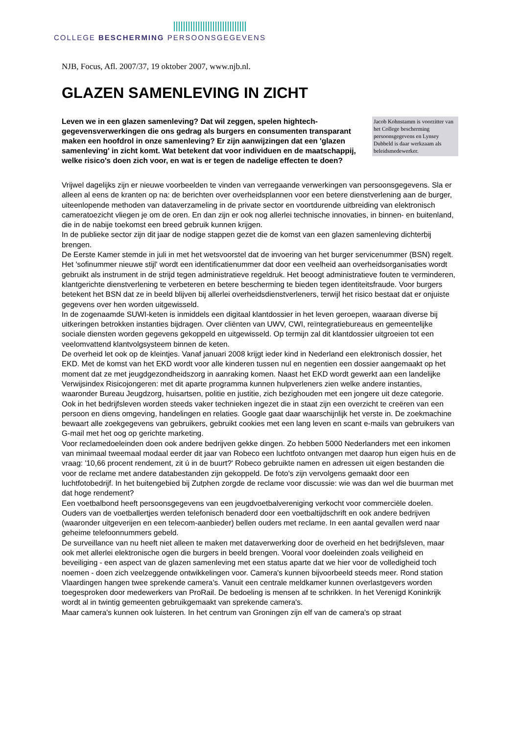COLLEGE BESCHERMING PERSOONSGEGEVENS
NJB, Focus, Afl. 2007/37, 19 oktober 2007, www.njb.nl.
GLAZEN SAMENLEVING IN ZICHT
Leven we in een glazen samenleving? Dat wil zeggen, spelen hightech-gegevensverwerkingen die ons gedrag als burgers en consumenten transparant maken een hoofdrol in onze samenleving? Er zijn aanwijzingen dat een 'glazen samenleving' in zicht komt. Wat betekent dat voor individuen en de maatschappij, welke risico's doen zich voor, en wat is er tegen de nadelige effecten te doen?
Jacob Kohnstamm is voorzitter van het College bescherming persoonsgegevens en Lynsey Dubbeld is daar werkzaam als beleidsmedewerker.
Vrijwel dagelijks zijn er nieuwe voorbeelden te vinden van verregaande verwerkingen van persoonsgegevens. Sla er alleen al eens de kranten op na: de berichten over overheidsplannen voor een betere dienstverlening aan de burger, uiteenlopende methoden van dataverzameling in de private sector en voortdurende uitbreiding van elektronisch cameratoezicht vliegen je om de oren. En dan zijn er ook nog allerlei technische innovaties, in binnen- en buitenland, die in de nabije toekomst een breed gebruik kunnen krijgen.
In de publieke sector zijn dit jaar de nodige stappen gezet die de komst van een glazen samenleving dichterbij brengen.
De Eerste Kamer stemde in juli in met het wetsvoorstel dat de invoering van het burger servicenummer (BSN) regelt. Het 'sofinummer nieuwe stijl' wordt een identificatienummer dat door een veelheid aan overheidsorganisaties wordt gebruikt als instrument in de strijd tegen administratieve regeldruk. Het beoogt administratieve fouten te verminderen, klantgerichte dienstverlening te verbeteren en betere bescherming te bieden tegen identiteitsfraude. Voor burgers betekent het BSN dat ze in beeld blijven bij allerlei overheidsdienstverleners, terwijl het risico bestaat dat er onjuiste gegevens over hen worden uitgewisseld.
In de zogenaamde SUWI-keten is inmiddels een digitaal klantdossier in het leven geroepen, waaraan diverse bij uitkeringen betrokken instanties bijdragen. Over cliënten van UWV, CWI, reïntegratiebureaus en gemeentelijke sociale diensten worden gegevens gekoppeld en uitgewisseld. Op termijn zal dit klantdossier uitgroeien tot een veelomvattend klantvolgsysteem binnen de keten.
De overheid let ook op de kleintjes. Vanaf januari 2008 krijgt ieder kind in Nederland een elektronisch dossier, het EKD. Met de komst van het EKD wordt voor alle kinderen tussen nul en negentien een dossier aangemaakt op het moment dat ze met jeugdgezondheidszorg in aanraking komen. Naast het EKD wordt gewerkt aan een landelijke Verwijsindex Risicojongeren: met dit aparte programma kunnen hulpverleners zien welke andere instanties, waaronder Bureau Jeugdzorg, huisartsen, politie en justitie, zich bezighouden met een jongere uit deze categorie.
Ook in het bedrijfsleven worden steeds vaker technieken ingezet die in staat zijn een overzicht te creëren van een persoon en diens omgeving, handelingen en relaties. Google gaat daar waarschijnlijk het verste in. De zoekmachine bewaart alle zoekgegevens van gebruikers, gebruikt cookies met een lang leven en scant e-mails van gebruikers van G-mail met het oog op gerichte marketing.
Voor reclamedoeleinden doen ook andere bedrijven gekke dingen. Zo hebben 5000 Nederlanders met een inkomen van minimaal tweemaal modaal eerder dit jaar van Robeco een luchtfoto ontvangen met daarop hun eigen huis en de vraag: '10,66 procent rendement, zit ú in de buurt?' Robeco gebruikte namen en adressen uit eigen bestanden die voor de reclame met andere databestanden zijn gekoppeld. De foto's zijn vervolgens gemaakt door een luchtfotobedrijf. In het buitengebied bij Zutphen zorgde de reclame voor discussie: wie was dan wel die buurman met dat hoge rendement?
Een voetbalbond heeft persoonsgegevens van een jeugdvoetbalvereniging verkocht voor commerciële doelen. Ouders van de voetballertjes werden telefonisch benaderd door een voetbaltijdschrift en ook andere bedrijven (waaronder uitgeverijen en een telecom-aanbieder) bellen ouders met reclame. In een aantal gevallen werd naar geheime telefoonnummers gebeld.
De surveillance van nu heeft niet alleen te maken met dataverwerking door de overheid en het bedrijfsleven, maar ook met allerlei elektronische ogen die burgers in beeld brengen. Vooral voor doeleinden zoals veiligheid en beveiliging - een aspect van de glazen samenleving met een status aparte dat we hier voor de volledigheid toch noemen - doen zich veelzeggende ontwikkelingen voor. Camera's kunnen bijvoorbeeld steeds meer. Rond station Vlaardingen hangen twee sprekende camera's. Vanuit een centrale meldkamer kunnen overlastgevers worden toegesproken door medewerkers van ProRail. De bedoeling is mensen af te schrikken. In het Verenigd Koninkrijk wordt al in twintig gemeenten gebruikgemaakt van sprekende camera's.
Maar camera's kunnen ook luisteren. In het centrum van Groningen zijn elf van de camera's op straat